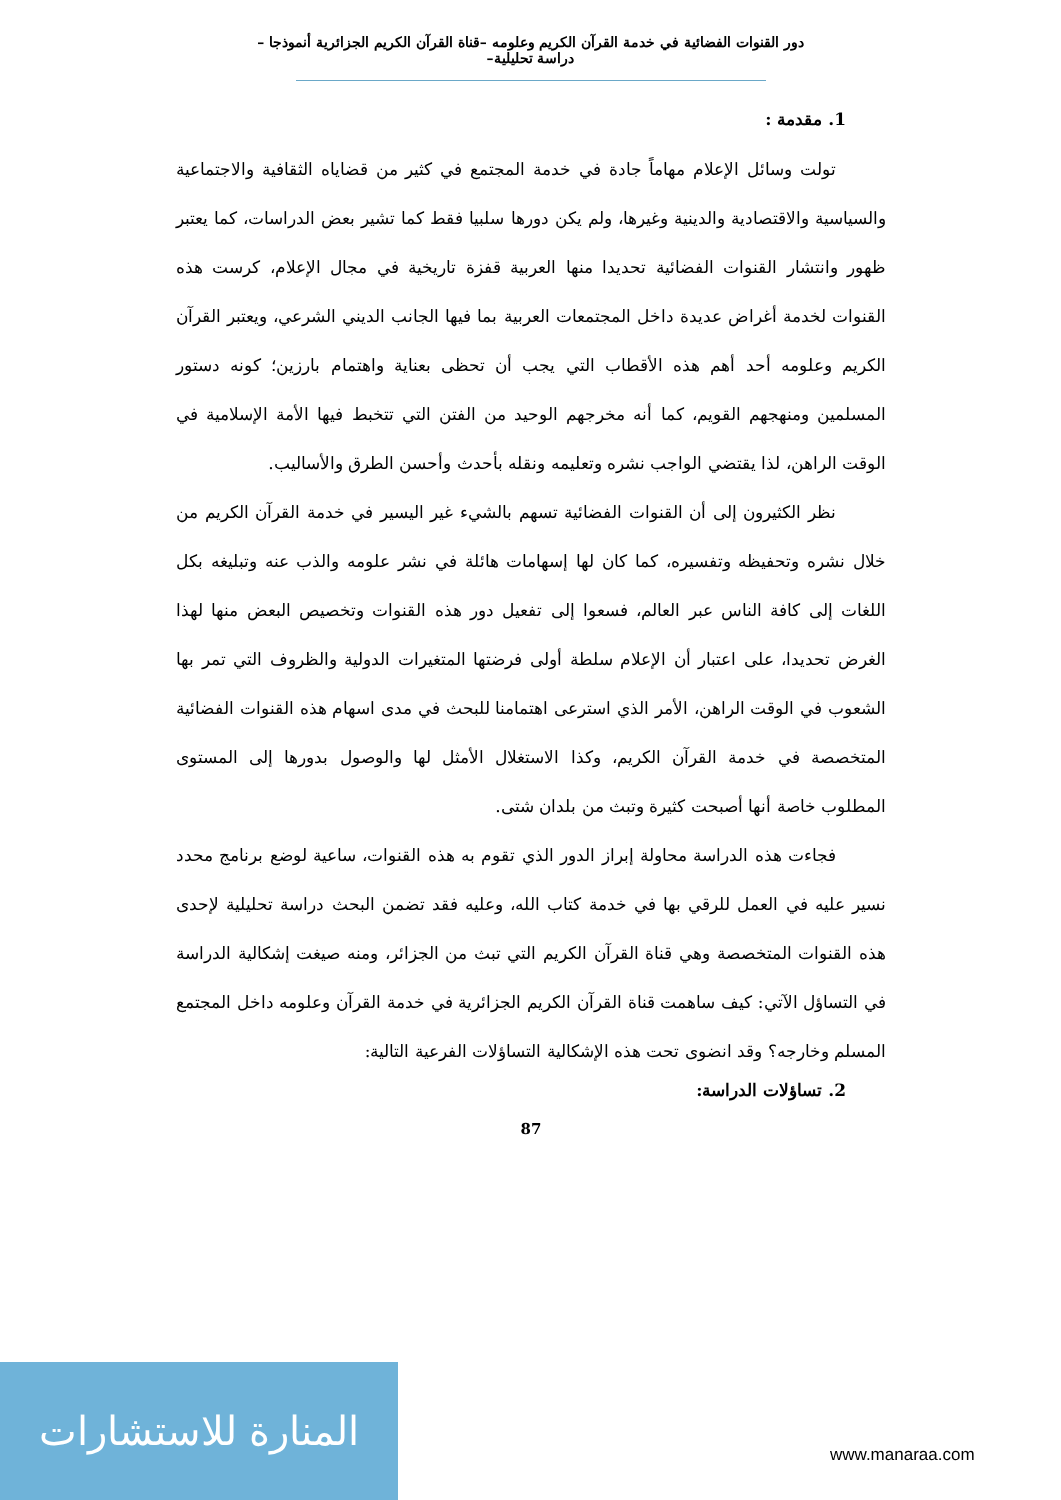دور القنوات الفضائية في خدمة القرآن الكريم وعلومه –قناة القرآن الكريم الجزائرية أنموذجا –دراسة تحليلية–
1. مقدمة :
تولت وسائل الإعلام مهاماً جادة في خدمة المجتمع في كثير من قضاياه الثقافية والاجتماعية والسياسية والاقتصادية والدينية وغيرها، ولم يكن دورها سلبيا فقط كما تشير بعض الدراسات، كما يعتبر ظهور وانتشار القنوات الفضائية تحديدا منها العربية قفزة تاريخية في مجال الإعلام، كرست هذه القنوات لخدمة أغراض عديدة داخل المجتمعات العربية بما فيها الجانب الديني الشرعي، ويعتبر القرآن الكريم وعلومه أحد أهم هذه الأقطاب التي يجب أن تحظى بعناية واهتمام بارزين؛ كونه دستور المسلمين ومنهجهم القويم، كما أنه مخرجهم الوحيد من الفتن التي تتخبط فيها الأمة الإسلامية في الوقت الراهن، لذا يقتضي الواجب نشره وتعليمه ونقله بأحدث وأحسن الطرق والأساليب.
نظر الكثيرون إلى أن القنوات الفضائية تسهم بالشيء غير اليسير في خدمة القرآن الكريم من خلال نشره وتحفيظه وتفسيره، كما كان لها إسهامات هائلة في نشر علومه والذب عنه وتبليغه بكل اللغات إلى كافة الناس عبر العالم، فسعوا إلى تفعيل دور هذه القنوات وتخصيص البعض منها لهذا الغرض تحديدا، على اعتبار أن الإعلام سلطة أولى فرضتها المتغيرات الدولية والظروف التي تمر بها الشعوب في الوقت الراهن، الأمر الذي استرعى اهتمامنا للبحث في مدى اسهام هذه القنوات الفضائية المتخصصة في خدمة القرآن الكريم، وكذا الاستغلال الأمثل لها والوصول بدورها إلى المستوى المطلوب خاصة أنها أصبحت كثيرة وتبث من بلدان شتى.
فجاءت هذه الدراسة محاولة إبراز الدور الذي تقوم به هذه القنوات، ساعية لوضع برنامج محدد نسير عليه في العمل للرقي بها في خدمة كتاب الله، وعليه فقد تضمن البحث دراسة تحليلية لإحدى هذه القنوات المتخصصة وهي قناة القرآن الكريم التي تبث من الجزائر، ومنه صيغت إشكالية الدراسة في التساؤل الآتي: كيف ساهمت قناة القرآن الكريم الجزائرية في خدمة القرآن وعلومه داخل المجتمع المسلم وخارجه؟ وقد انضوى تحت هذه الإشكالية التساؤلات الفرعية التالية:
2. تساؤلات الدراسة:
87
المنارة للاستشارات
www.manaraa.com